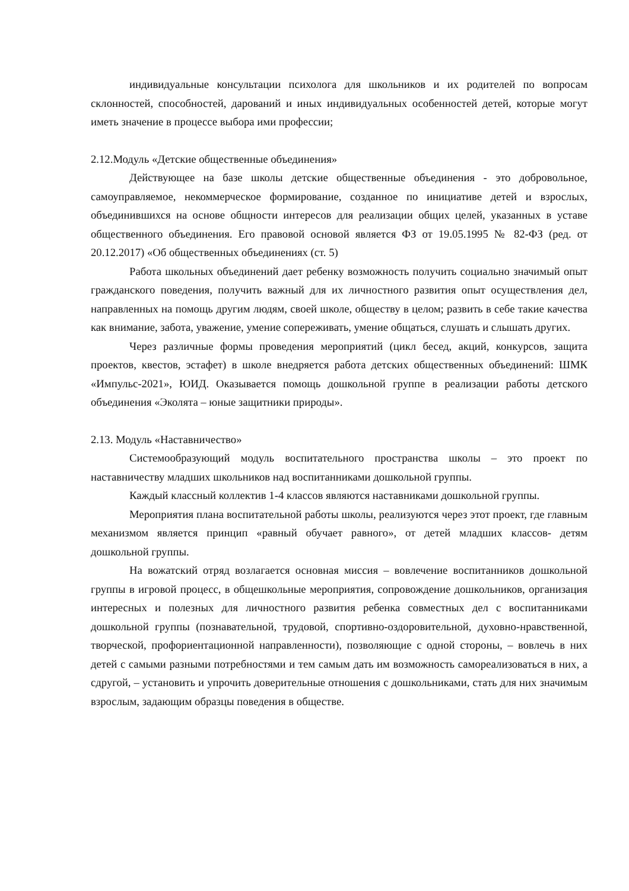индивидуальные консультации психолога для школьников и их родителей по вопросам склонностей, способностей, дарований и иных индивидуальных особенностей детей, которые могут иметь значение в процессе выбора ими профессии;
2.12.Модуль «Детские общественные объединения»
Действующее на базе школы детские общественные объединения - это добровольное, самоуправляемое, некоммерческое формирование, созданное по инициативе детей и взрослых, объединившихся на основе общности интересов для реализации общих целей, указанных в уставе общественного объединения. Его правовой основой является ФЗ от 19.05.1995 № 82-ФЗ (ред. от 20.12.2017) «Об общественных объединениях (ст. 5)
Работа школьных объединений дает ребенку возможность получить социально значимый опыт гражданского поведения, получить важный для их личностного развития опыт осуществления дел, направленных на помощь другим людям, своей школе, обществу в целом; развить в себе такие качества как внимание, забота, уважение, умение сопереживать, умение общаться, слушать и слышать других.
Через различные формы проведения мероприятий (цикл бесед, акций, конкурсов, защита проектов, квестов, эстафет) в школе внедряется работа детских общественных объединений: ШМК «Импульс-2021», ЮИД. Оказывается помощь дошкольной группе в реализации работы детского объединения «Эколята – юные защитники природы».
2.13. Модуль «Наставничество»
Системообразующий модуль воспитательного пространства школы – это проект по наставничеству младших школьников над воспитанниками дошкольной группы.
Каждый классный коллектив 1-4 классов являются наставниками дошкольной группы.
Мероприятия плана воспитательной работы школы, реализуются через этот проект, где главным механизмом является принцип «равный обучает равного», от детей младших классов- детям дошкольной группы.
На вожатский отряд возлагается основная миссия – вовлечение воспитанников дошкольной группы в игровой процесс, в общешкольные мероприятия, сопровождение дошкольников, организация интересных и полезных для личностного развития ребенка совместных дел с воспитанниками дошкольной группы (познавательной, трудовой, спортивно-оздоровительной, духовно-нравственной, творческой, профориентационной направленности), позволяющие с одной стороны, – вовлечь в них детей с самыми разными потребностями и тем самым дать им возможность самореализоваться в них, а сдругой, – установить и упрочить доверительные отношения с дошкольниками, стать для них значимым взрослым, задающим образцы поведения в обществе.